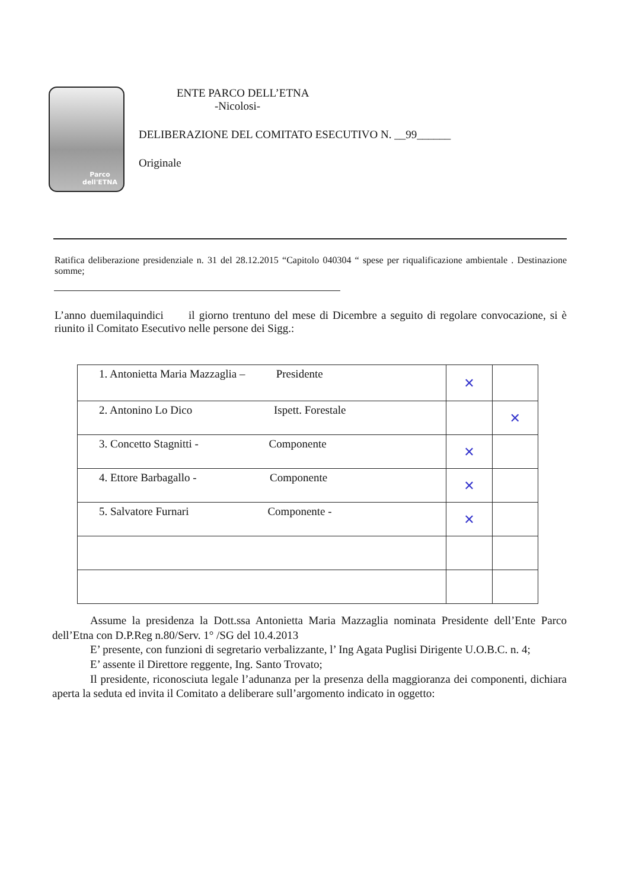Parco
dell'ETNA
ENTE PARCO DELL’ETNA
-Nicolosi-
DELIBERAZIONE DEL COMITATO ESECUTIVO N. __99______
Originale
Ratifica deliberazione presidenziale n. 31 del 28.12.2015 “Capitolo 040304 “ spese per riqualificazione ambientale . Destinazione somme;
L’anno duemilaquindici il giorno trentuno del mese di Dicembre a seguito di regolare convocazione, si è riunito il Comitato Esecutivo nelle persone dei Sigg.:
| 1. Antonietta Maria Mazzaglia – Presidente | ✕ | |
| 2. Antonino Lo Dico Ispett. Forestale | | ✕ |
| 3. Concetto Stagnitti - Componente | ✕ | |
| 4. Ettore Barbagallo - Componente | ✕ | |
| 5. Salvatore Furnari Componente - | ✕ | |
Assume la presidenza la Dott.ssa Antonietta Maria Mazzaglia nominata Presidente dell’Ente Parco dell’Etna con D.P.Reg n.80/Serv. 1° /SG del 10.4.2013
E’ presente, con funzioni di segretario verbalizzante, l’ Ing Agata Puglisi Dirigente U.O.B.C. n. 4;
E’ assente il Direttore reggente, Ing. Santo Trovato;
Il presidente, riconosciuta legale l’adunanza per la presenza della maggioranza dei componenti, dichiara aperta la seduta ed invita il Comitato a deliberare sull’argomento indicato in oggetto: